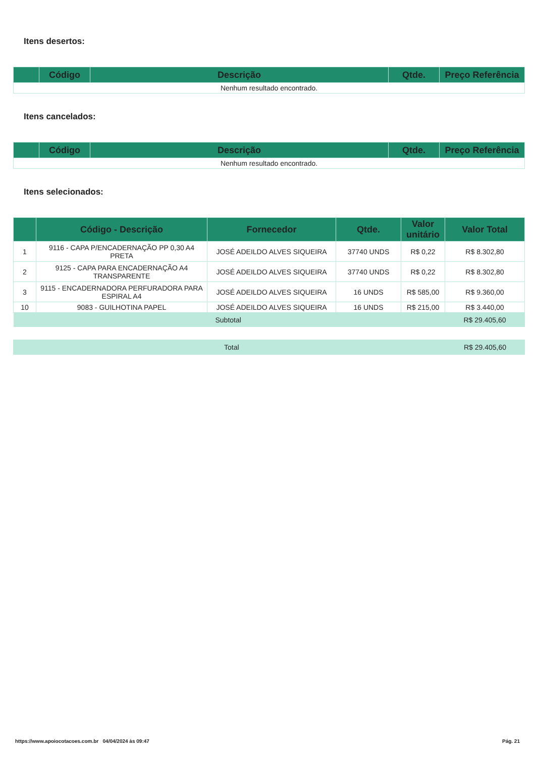Itens desertos:
| | Código | Descrição | Qtde. | Preço Referência |
| --- | --- | --- | --- | --- |
| Nenhum resultado encontrado. | | | | |
Itens cancelados:
| | Código | Descrição | Qtde. | Preço Referência |
| --- | --- | --- | --- | --- |
| Nenhum resultado encontrado. | | | | |
Itens selecionados:
| | Código - Descrição | Fornecedor | Qtde. | Valor unitário | Valor Total |
| --- | --- | --- | --- | --- | --- |
| 1 | 9116 - CAPA P/ENCADERNAÇÃO PP 0,30 A4 PRETA | JOSÉ ADEILDO ALVES SIQUEIRA | 37740 UNDS | R$ 0,22 | R$ 8.302,80 |
| 2 | 9125 - CAPA PARA ENCADERNAÇÃO A4 TRANSPARENTE | JOSÉ ADEILDO ALVES SIQUEIRA | 37740 UNDS | R$ 0,22 | R$ 8.302,80 |
| 3 | 9115 - ENCADERNADORA PERFURADORA PARA ESPIRAL A4 | JOSÉ ADEILDO ALVES SIQUEIRA | 16 UNDS | R$ 585,00 | R$ 9.360,00 |
| 10 | 9083 - GUILHOTINA PAPEL | JOSÉ ADEILDO ALVES SIQUEIRA | 16 UNDS | R$ 215,00 | R$ 3.440,00 |
| Subtotal | | | | | R$ 29.405,60 |
| Total | R$ 29.405,60 |
https://www.apoiocotacoes.com.br 04/04/2024 às 09:47 Pág. 21